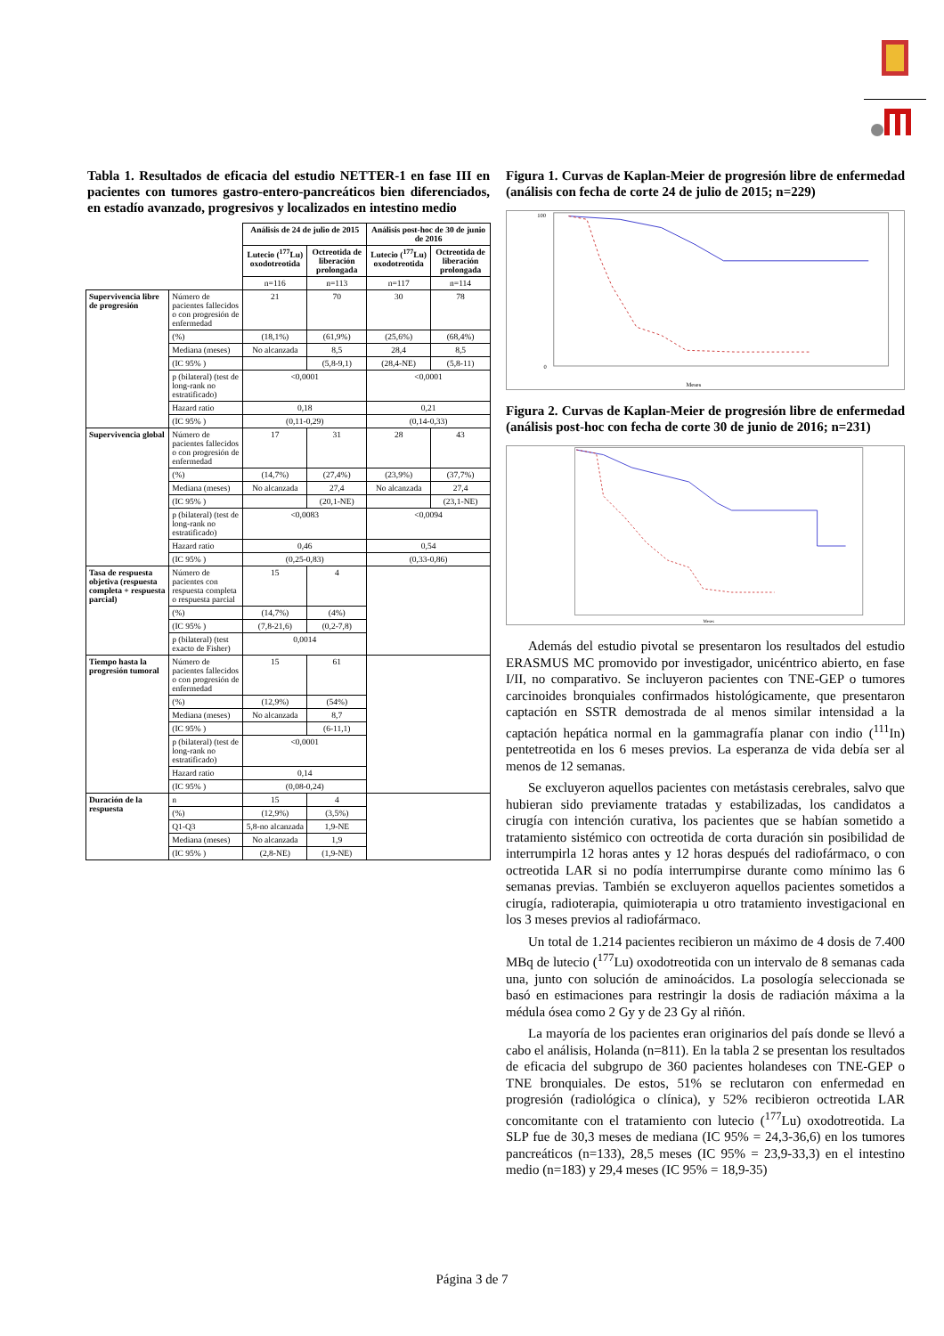Tabla 1. Resultados de eficacia del estudio NETTER-1 en fase III en pacientes con tumores gastro-entero-pancreáticos bien diferenciados, en estadío avanzado, progresivos y localizados en intestino medio
| | | Análisis de 24 de julio de 2015 | | Análisis post-hoc de 30 de junio de 2016 | |
| | | Lutecio (<sup>177</sup>Lu) oxodotreotida | Octreotida de liberación prolongada | Lutecio (<sup>177</sup>Lu) oxodotreotida | Octreotida de liberación prolongada |
| | | n=116 | n=113 | n=117 | n=114 |
| Supervivencia libre de progresión | Número de pacientes fallecidos o con progresión de enfermedad | 21 | 70 | 30 | 78 |
| | (%) | (18,1%) | (61,9%) | (25,6%) | (68,4%) |
| | Mediana (meses) | No alcanzada | 8,5 | 28,4 | 8,5 |
| | (IC 95% ) | | (5,8-9,1) | (28,4-NE) | (5,8-11) |
| | p (bilateral) (test de long-rank no estratificado) | <0,0001 | | <0,0001 | |
| | Hazard ratio | 0,18 | | 0,21 | |
| | (IC 95% ) | (0,11-0,29) | | (0,14-0,33) | |
| Supervivencia global | Número de pacientes fallecidos o con progresión de enfermedad | 17 | 31 | 28 | 43 |
| | (%) | (14,7%) | (27,4%) | (23,9%) | (37,7%) |
| | Mediana (meses) | No alcanzada | 27,4 | No alcanzada | 27,4 |
| | (IC 95% ) | | (20,1-NE) | | (23,1-NE) |
| | p (bilateral) (test de long-rank no estratificado) | <0,0083 | | <0,0094 | |
| | Hazard ratio | 0,46 | | 0,54 | |
| | (IC 95% ) | (0,25-0,83) | | (0,33-0,86) | |
| Tasa de respuesta objetiva (respuesta completa + respuesta parcial) | Número de pacientes con respuesta completa o respuesta parcial | 15 | 4 | | |
| | (%) | (14,7%) | (4%) | | |
| | (IC 95% ) | (7,8-21,6) | (0,2-7,8) | | |
| | p (bilateral) (test exacto de Fisher) | 0,0014 | | | |
| Tiempo hasta la progresión tumoral | Número de pacientes fallecidos o con progresión de enfermedad | 15 | 61 | | |
| | (%) | (12,9%) | (54%) | | |
| | Mediana (meses) | No alcanzada | 8,7 | | |
| | (IC 95% ) | | (6-11,1) | | |
| | p (bilateral) (test de long-rank no estratificado) | <0,0001 | | | |
| | Hazard ratio | 0,14 | | | |
| | (IC 95% ) | (0,08-0,24) | | | |
| Duración de la respuesta | n | 15 | 4 | | |
| | (%) | (12,9%) | (3,5%) | | |
| | Q1-Q3 | 5,8-no alcanzada | 1,9-NE | | |
| | Mediana (meses) | No alcanzada | 1,9 | | |
| | (IC 95% ) | (2,8-NE) | (1,9-NE) | | |
Figura 1. Curvas de Kaplan-Meier de progresión libre de enfermedad (análisis con fecha de corte 24 de julio de 2015; n=229)
Meses
100
0
Figura 2. Curvas de Kaplan-Meier de progresión libre de enfermedad (análisis post-hoc con fecha de corte 30 de junio de 2016; n=231)
Meses
Además del estudio pivotal se presentaron los resultados del estudio ERASMUS MC promovido por investigador, unicéntrico abierto, en fase I/II, no comparativo. Se incluyeron pacientes con TNE-GEP o tumores carcinoides bronquiales confirmados histológicamente, que presentaron captación en SSTR demostrada de al menos similar intensidad a la captación hepática normal en la gammagrafía planar con indio (<sup>111</sup>In) pentetreotida en los 6 meses previos. La esperanza de vida debía ser al menos de 12 semanas.
Se excluyeron aquellos pacientes con metástasis cerebrales, salvo que hubieran sido previamente tratadas y estabilizadas, los candidatos a cirugía con intención curativa, los pacientes que se habían sometido a tratamiento sistémico con octreotida de corta duración sin posibilidad de interrumpirla 12 horas antes y 12 horas después del radiofármaco, o con octreotida LAR si no podía interrumpirse durante como mínimo las 6 semanas previas. También se excluyeron aquellos pacientes sometidos a cirugía, radioterapia, quimioterapia u otro tratamiento investigacional en los 3 meses previos al radiofármaco.
Un total de 1.214 pacientes recibieron un máximo de 4 dosis de 7.400 MBq de lutecio (<sup>177</sup>Lu) oxodotreotida con un intervalo de 8 semanas cada una, junto con solución de aminoácidos. La posología seleccionada se basó en estimaciones para restringir la dosis de radiación máxima a la médula ósea como 2 Gy y de 23 Gy al riñón.
La mayoría de los pacientes eran originarios del país donde se llevó a cabo el análisis, Holanda (n=811). En la tabla 2 se presentan los resultados de eficacia del subgrupo de 360 pacientes holandeses con TNE-GEP o TNE bronquiales. De estos, 51% se reclutaron con enfermedad en progresión (radiológica o clínica), y 52% recibieron octreotida LAR concomitante con el tratamiento con lutecio (<sup>177</sup>Lu) oxodotreotida. La SLP fue de 30,3 meses de mediana (IC 95% = 24,3-36,6) en los tumores pancreáticos (n=133), 28,5 meses (IC 95% = 23,9-33,3) en el intestino medio (n=183) y 29,4 meses (IC 95% = 18,9-35)
Página 3 de 7